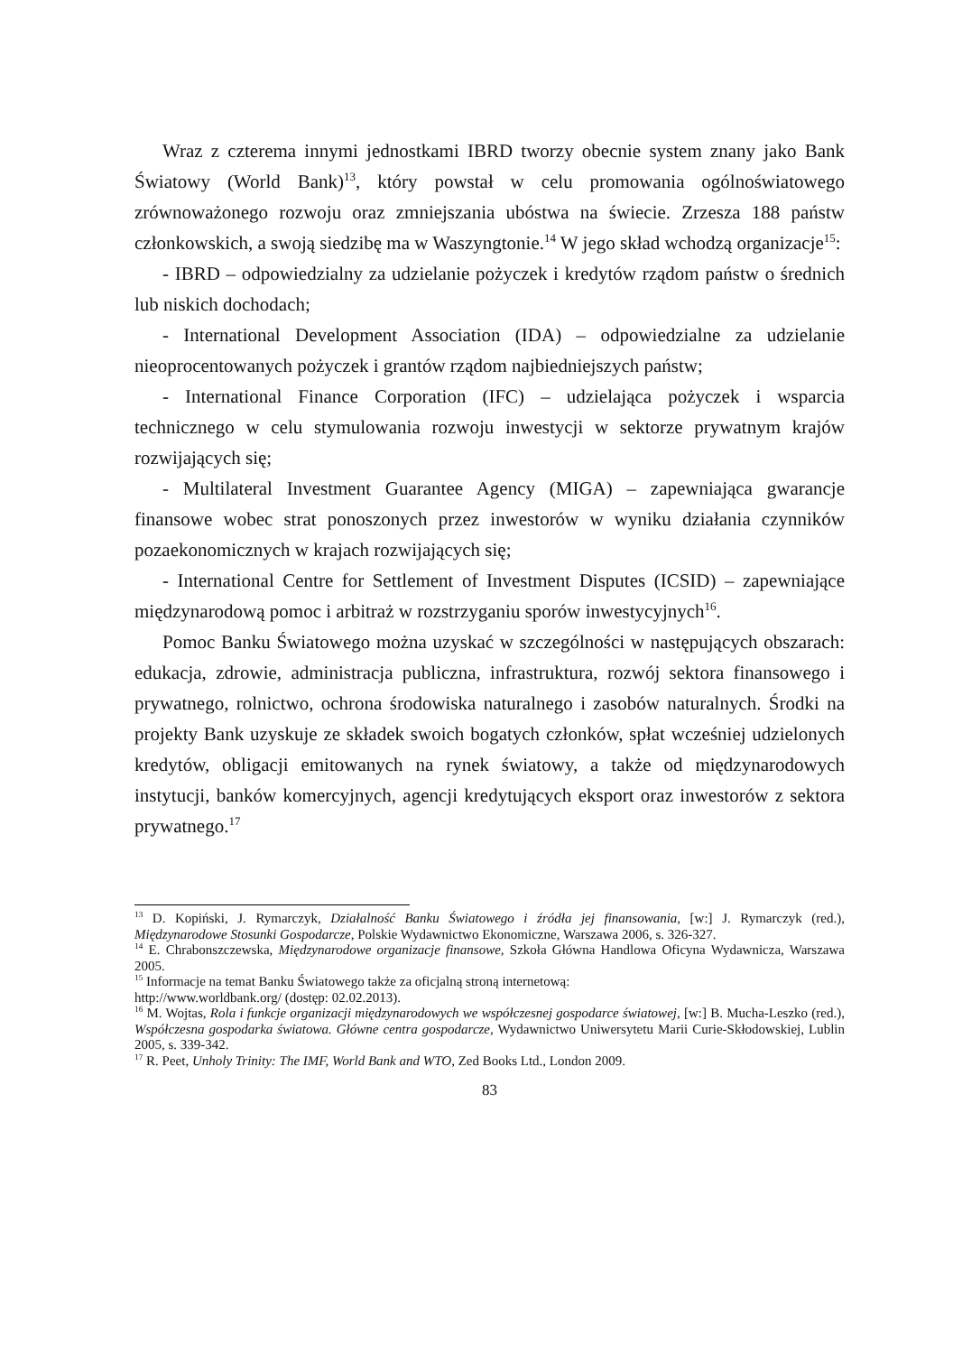Wraz z czterema innymi jednostkami IBRD tworzy obecnie system znany jako Bank Światowy (World Bank)<sup>13</sup>, który powstał w celu promowania ogólnoświatowego zrównoważonego rozwoju oraz zmniejszania ubóstwa na świecie. Zrzesza 188 państw członkowskich, a swoją siedzibę ma w Waszyngtonie.<sup>14</sup> W jego skład wchodzą organizacje<sup>15</sup>:
- IBRD – odpowiedzialny za udzielanie pożyczek i kredytów rządom państw o średnich lub niskich dochodach;
- International Development Association (IDA) – odpowiedzialne za udzielanie nieoprocentowanych pożyczek i grantów rządom najbiedniejszych państw;
- International Finance Corporation (IFC) – udzielająca pożyczek i wsparcia technicznego w celu stymulowania rozwoju inwestycji w sektorze prywatnym krajów rozwijających się;
- Multilateral Investment Guarantee Agency (MIGA) – zapewniająca gwarancje finansowe wobec strat ponoszonych przez inwestorów w wyniku działania czynników pozaekonomicznych w krajach rozwijających się;
- International Centre for Settlement of Investment Disputes (ICSID) – zapewniające międzynarodową pomoc i arbitraż w rozstrzyganiu sporów inwestycyjnych<sup>16</sup>.
Pomoc Banku Światowego można uzyskać w szczególności w następujących obszarach: edukacja, zdrowie, administracja publiczna, infrastruktura, rozwój sektora finansowego i prywatnego, rolnictwo, ochrona środowiska naturalnego i zasobów naturalnych. Środki na projekty Bank uzyskuje ze składek swoich bogatych członków, spłat wcześniej udzielonych kredytów, obligacji emitowanych na rynek światowy, a także od międzynarodowych instytucji, banków komercyjnych, agencji kredytujących eksport oraz inwestorów z sektora prywatnego.<sup>17</sup>
<sup>13</sup> D. Kopiński, J. Rymarczyk, Działalność Banku Światowego i źródła jej finansowania, [w:] J. Rymarczyk (red.), Międzynarodowe Stosunki Gospodarcze, Polskie Wydawnictwo Ekonomiczne, Warszawa 2006, s. 326-327.
<sup>14</sup> E. Chrabonszczewska, Międzynarodowe organizacje finansowe, Szkoła Główna Handlowa Oficyna Wydawnicza, Warszawa 2005.
<sup>15</sup> Informacje na temat Banku Światowego także za oficjalną stroną internetową:
http://www.worldbank.org/ (dostęp: 02.02.2013).
<sup>16</sup> M. Wojtas, Rola i funkcje organizacji międzynarodowych we współczesnej gospodarce światowej, [w:] B. Mucha-Leszko (red.), Współczesna gospodarka światowa. Główne centra gospodarcze, Wydawnictwo Uniwersytetu Marii Curie-Skłodowskiej, Lublin 2005, s. 339-342.
<sup>17</sup> R. Peet, Unholy Trinity: The IMF, World Bank and WTO, Zed Books Ltd., London 2009.
83